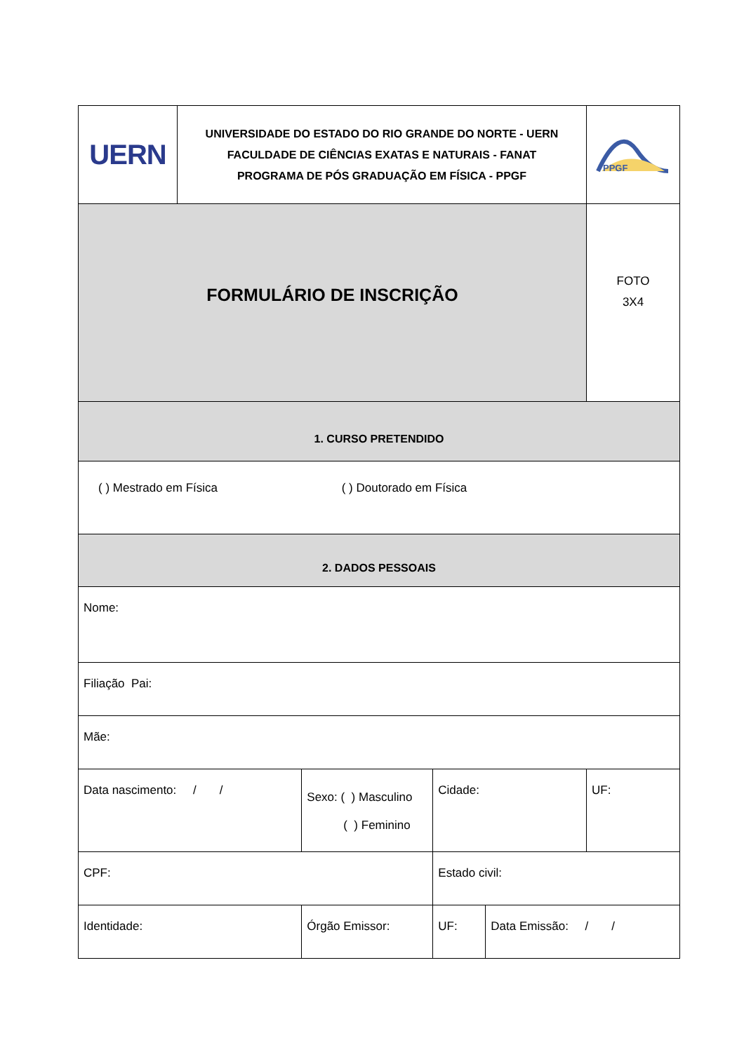| UERN | UNIVERSIDADE DO ESTADO DO RIO GRANDE DO NORTE - UERN FACULDADE DE CIÊNCIAS EXATAS E NATURAIS - FANAT PROGRAMA DE PÓS GRADUAÇÃO EM FÍSICA - PPGF | | | | | PPGF |
| FORMULÁRIO DE INSCRIÇÃO | | | | | | FOTO 3X4 |
| 1. CURSO PRETENDIDO | | | | | | |
| ( ) Mestrado em Física ( ) Doutorado em Física | | | | | | |
| 2. DADOS PESSOAIS | | | | | | |
| Nome: | | | | | | |
| Filiação Pai: | | | | | | |
| Mãe: | | | | | | |
| Data nascimento: / / | | Sexo: ( ) Masculino ( ) Feminino | Cidade: | | | UF: |
| CPF: | | | Estado civil: | | | |
| Identidade: | | Órgão Emissor: | | UF: | Data Emissão: / / | |